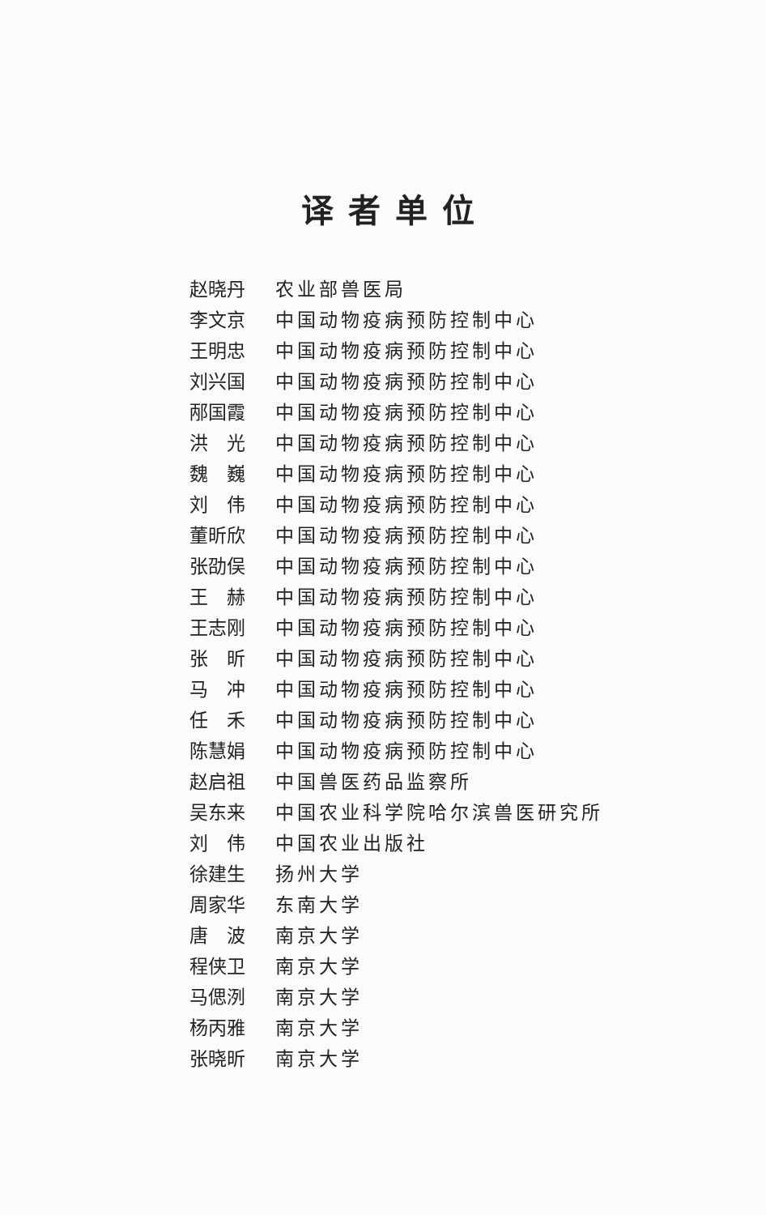译者单位
赵晓丹 农业部兽医局
李文京 中国动物疫病预防控制中心
王明忠 中国动物疫病预防控制中心
刘兴国 中国动物疫病预防控制中心
邴国霞 中国动物疫病预防控制中心
洪　光 中国动物疫病预防控制中心
魏　巍 中国动物疫病预防控制中心
刘　伟 中国动物疫病预防控制中心
董昕欣 中国动物疫病预防控制中心
张劭俣 中国动物疫病预防控制中心
王　赫 中国动物疫病预防控制中心
王志刚 中国动物疫病预防控制中心
张　昕 中国动物疫病预防控制中心
马　冲 中国动物疫病预防控制中心
任　禾 中国动物疫病预防控制中心
陈慧娟 中国动物疫病预防控制中心
赵启祖 中国兽医药品监察所
吴东来 中国农业科学院哈尔滨兽医研究所
刘　伟 中国农业出版社
徐建生 扬州大学
周家华 东南大学
唐　波 南京大学
程侠卫 南京大学
马偲洌 南京大学
杨丙雅 南京大学
张晓昕 南京大学